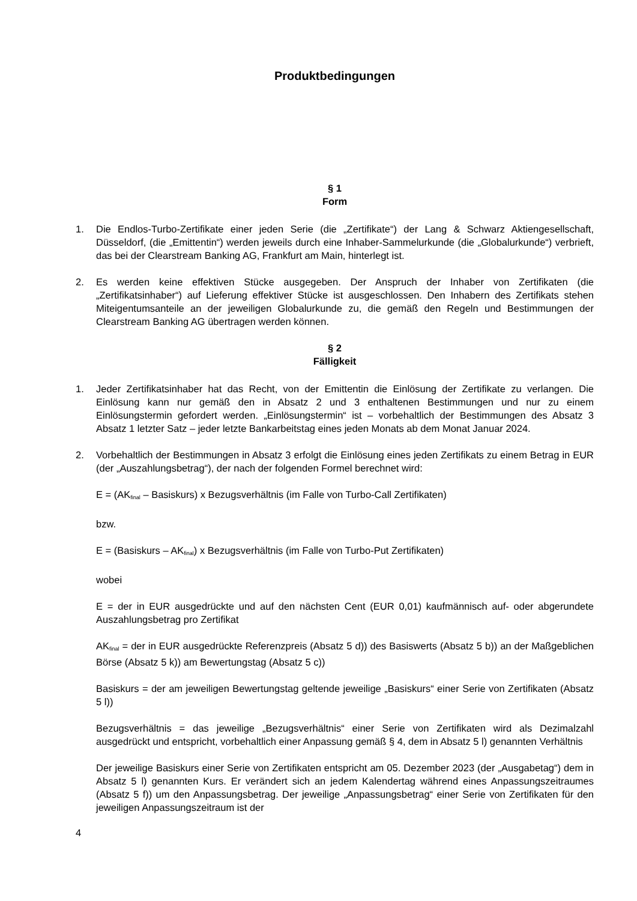Produktbedingungen
§ 1
Form
1. Die Endlos-Turbo-Zertifikate einer jeden Serie (die „Zertifikate“) der Lang & Schwarz Aktiengesellschaft, Düsseldorf, (die „Emittentin“) werden jeweils durch eine Inhaber-Sammelurkunde (die „Globalurkunde“) verbrieft, das bei der Clearstream Banking AG, Frankfurt am Main, hinterlegt ist.
2. Es werden keine effektiven Stücke ausgegeben. Der Anspruch der Inhaber von Zertifikaten (die „Zertifikatsinhaber“) auf Lieferung effektiver Stücke ist ausgeschlossen. Den Inhabern des Zertifikats stehen Miteigentumsanteile an der jeweiligen Globalurkunde zu, die gemäß den Regeln und Bestimmungen der Clearstream Banking AG übertragen werden können.
§ 2
Fälligkeit
1. Jeder Zertifikatsinhaber hat das Recht, von der Emittentin die Einlösung der Zertifikate zu verlangen. Die Einlösung kann nur gemäß den in Absatz 2 und 3 enthaltenen Bestimmungen und nur zu einem Einlösungstermin gefordert werden. „Einlösungstermin“ ist – vorbehaltlich der Bestimmungen des Absatz 3 Absatz 1 letzter Satz – jeder letzte Bankarbeitstag eines jeden Monats ab dem Monat Januar 2024.
2. Vorbehaltlich der Bestimmungen in Absatz 3 erfolgt die Einlösung eines jeden Zertifikats zu einem Betrag in EUR (der „Auszahlungsbetrag“), der nach der folgenden Formel berechnet wird:
E = (AK<sub>final</sub> – Basiskurs) x Bezugsverhältnis (im Falle von Turbo-Call Zertifikaten)
bzw.
E = (Basiskurs – AK<sub>final</sub>) x Bezugsverhältnis (im Falle von Turbo-Put Zertifikaten)
wobei
E = der in EUR ausgedrückte und auf den nächsten Cent (EUR 0,01) kaufmännisch auf- oder abgerundete Auszahlungsbetrag pro Zertifikat
AK<sub>final</sub> = der in EUR ausgedrückte Referenzpreis (Absatz 5 d)) des Basiswerts (Absatz 5 b)) an der Maßgeblichen Börse (Absatz 5 k)) am Bewertungstag (Absatz 5 c))
Basiskurs = der am jeweiligen Bewertungstag geltende jeweilige „Basiskurs“ einer Serie von Zertifikaten (Absatz 5 l))
Bezugsverhältnis = das jeweilige „Bezugsverhältnis“ einer Serie von Zertifikaten wird als Dezimalzahl ausgedrückt und entspricht, vorbehaltlich einer Anpassung gemäß § 4, dem in Absatz 5 l) genannten Verhältnis
Der jeweilige Basiskurs einer Serie von Zertifikaten entspricht am 05. Dezember 2023 (der „Ausgabetag“) dem in Absatz 5 l) genannten Kurs. Er verändert sich an jedem Kalendertag während eines Anpassungszeitraumes (Absatz 5 f)) um den Anpassungsbetrag. Der jeweilige „Anpassungsbetrag“ einer Serie von Zertifikaten für den jeweiligen Anpassungszeitraum ist der
4